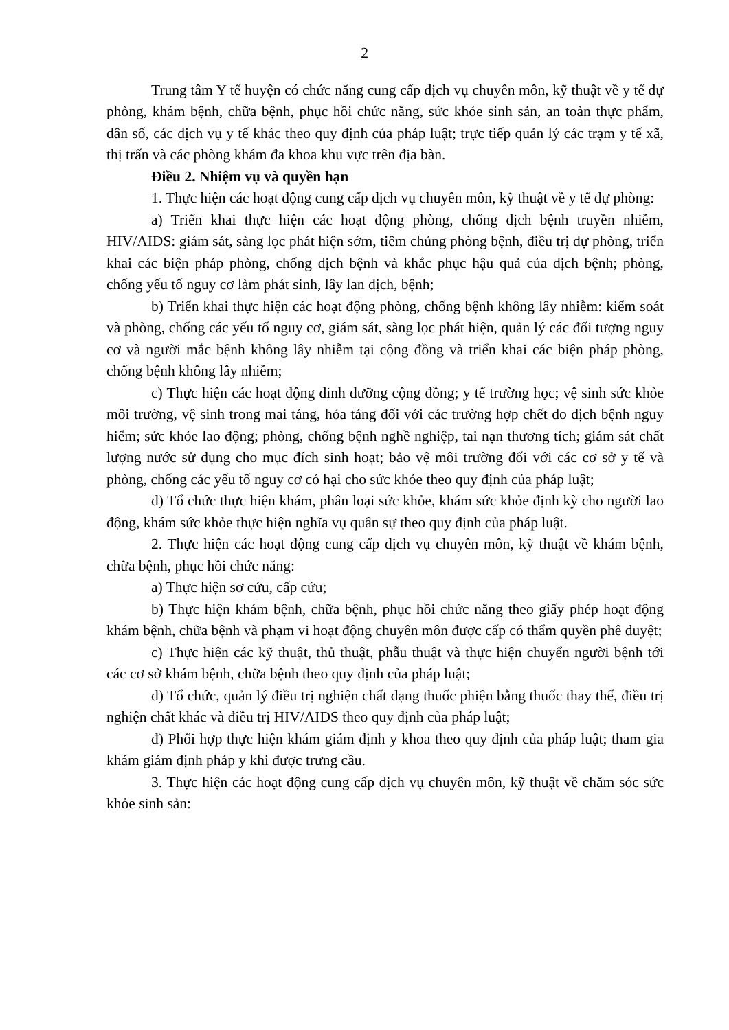2
Trung tâm Y tế huyện có chức năng cung cấp dịch vụ chuyên môn, kỹ thuật về y tế dự phòng, khám bệnh, chữa bệnh, phục hồi chức năng, sức khỏe sinh sản, an toàn thực phẩm, dân số, các dịch vụ y tế khác theo quy định của pháp luật; trực tiếp quản lý các trạm y tế xã, thị trấn và các phòng khám đa khoa khu vực trên địa bàn.
Điều 2. Nhiệm vụ và quyền hạn
1. Thực hiện các hoạt động cung cấp dịch vụ chuyên môn, kỹ thuật về y tế dự phòng:
a) Triển khai thực hiện các hoạt động phòng, chống dịch bệnh truyền nhiễm, HIV/AIDS: giám sát, sàng lọc phát hiện sớm, tiêm chủng phòng bệnh, điều trị dự phòng, triển khai các biện pháp phòng, chống dịch bệnh và khắc phục hậu quả của dịch bệnh; phòng, chống yếu tố nguy cơ làm phát sinh, lây lan dịch, bệnh;
b) Triển khai thực hiện các hoạt động phòng, chống bệnh không lây nhiễm: kiểm soát và phòng, chống các yếu tố nguy cơ, giám sát, sàng lọc phát hiện, quản lý các đối tượng nguy cơ và người mắc bệnh không lây nhiễm tại cộng đồng và triển khai các biện pháp phòng, chống bệnh không lây nhiễm;
c) Thực hiện các hoạt động dinh dưỡng cộng đồng; y tế trường học; vệ sinh sức khỏe môi trường, vệ sinh trong mai táng, hỏa táng đối với các trường hợp chết do dịch bệnh nguy hiểm; sức khỏe lao động; phòng, chống bệnh nghề nghiệp, tai nạn thương tích; giám sát chất lượng nước sử dụng cho mục đích sinh hoạt; bảo vệ môi trường đối với các cơ sở y tế và phòng, chống các yếu tố nguy cơ có hại cho sức khỏe theo quy định của pháp luật;
d) Tổ chức thực hiện khám, phân loại sức khỏe, khám sức khỏe định kỳ cho người lao động, khám sức khỏe thực hiện nghĩa vụ quân sự theo quy định của pháp luật.
2. Thực hiện các hoạt động cung cấp dịch vụ chuyên môn, kỹ thuật về khám bệnh, chữa bệnh, phục hồi chức năng:
a) Thực hiện sơ cứu, cấp cứu;
b) Thực hiện khám bệnh, chữa bệnh, phục hồi chức năng theo giấy phép hoạt động khám bệnh, chữa bệnh và phạm vi hoạt động chuyên môn được cấp có thẩm quyền phê duyệt;
c) Thực hiện các kỹ thuật, thủ thuật, phẫu thuật và thực hiện chuyển người bệnh tới các cơ sở khám bệnh, chữa bệnh theo quy định của pháp luật;
d) Tổ chức, quản lý điều trị nghiện chất dạng thuốc phiện bằng thuốc thay thế, điều trị nghiện chất khác và điều trị HIV/AIDS theo quy định của pháp luật;
đ) Phối hợp thực hiện khám giám định y khoa theo quy định của pháp luật; tham gia khám giám định pháp y khi được trưng cầu.
3. Thực hiện các hoạt động cung cấp dịch vụ chuyên môn, kỹ thuật về chăm sóc sức khỏe sinh sản: